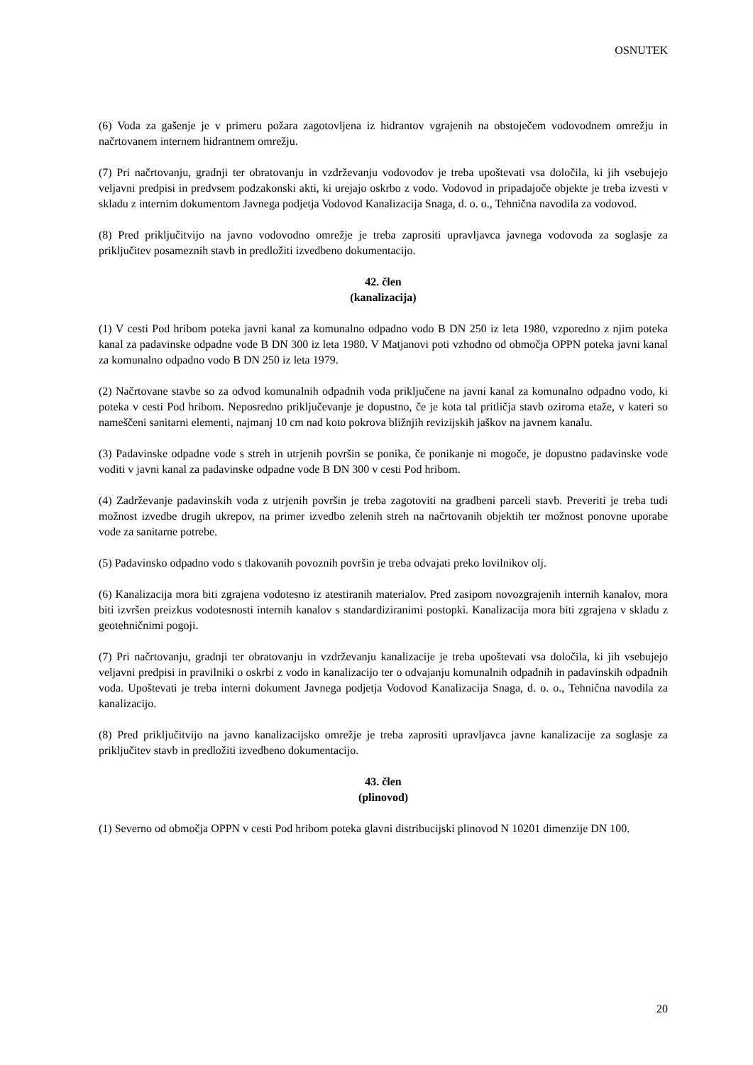OSNUTEK
(6) Voda za gašenje je v primeru požara zagotovljena iz hidrantov vgrajenih na obstoječem vodovodnem omrežju in načrtovanem internem hidrantnem omrežju.
(7) Pri načrtovanju, gradnji ter obratovanju in vzdrževanju vodovodov je treba upoštevati vsa določila, ki jih vsebujejo veljavni predpisi in predvsem podzakonski akti, ki urejajo oskrbo z vodo. Vodovod in pripadajoče objekte je treba izvesti v skladu z internim dokumentom Javnega podjetja Vodovod Kanalizacija Snaga, d. o. o., Tehnična navodila za vodovod.
(8) Pred priključitvijo na javno vodovodno omrežje je treba zaprositi upravljavca javnega vodovoda za soglasje za priključitev posameznih stavb in predložiti izvedbeno dokumentacijo.
42. člen
(kanalizacija)
(1) V cesti Pod hribom poteka javni kanal za komunalno odpadno vodo B DN 250 iz leta 1980, vzporedno z njim poteka kanal za padavinske odpadne vode B DN 300 iz leta 1980. V Matjanovi poti vzhodno od območja OPPN poteka javni kanal za komunalno odpadno vodo B DN 250 iz leta 1979.
(2) Načrtovane stavbe so za odvod komunalnih odpadnih voda priključene na javni kanal za komunalno odpadno vodo, ki poteka v cesti Pod hribom. Neposredno priključevanje je dopustno, če je kota tal pritličja stavb oziroma etaže, v kateri so nameščeni sanitarni elementi, najmanj 10 cm nad koto pokrova bližnjih revizijskih jaškov na javnem kanalu.
(3) Padavinske odpadne vode s streh in utrjenih površin se ponika, če ponikanje ni mogoče, je dopustno padavinske vode voditi v javni kanal za padavinske odpadne vode B DN 300 v cesti Pod hribom.
(4) Zadrževanje padavinskih voda z utrjenih površin je treba zagotoviti na gradbeni parceli stavb. Preveriti je treba tudi možnost izvedbe drugih ukrepov, na primer izvedbo zelenih streh na načrtovanih objektih ter možnost ponovne uporabe vode za sanitarne potrebe.
(5) Padavinsko odpadno vodo s tlakovanih povoznih površin je treba odvajati preko lovilnikov olj.
(6) Kanalizacija mora biti zgrajena vodotesno iz atestiranih materialov. Pred zasipom novozgrajenih internih kanalov, mora biti izvršen preizkus vodotesnosti internih kanalov s standardiziranimi postopki. Kanalizacija mora biti zgrajena v skladu z geotehničnimi pogoji.
(7) Pri načrtovanju, gradnji ter obratovanju in vzdrževanju kanalizacije je treba upoštevati vsa določila, ki jih vsebujejo veljavni predpisi in pravilniki o oskrbi z vodo in kanalizacijo ter o odvajanju komunalnih odpadnih in padavinskih odpadnih voda. Upoštevati je treba interni dokument Javnega podjetja Vodovod Kanalizacija Snaga, d. o. o., Tehnična navodila za kanalizacijo.
(8) Pred priključitvijo na javno kanalizacijsko omrežje je treba zaprositi upravljavca javne kanalizacije za soglasje za priključitev stavb in predložiti izvedbeno dokumentacijo.
43. člen
(plinovod)
(1) Severno od območja OPPN v cesti Pod hribom poteka glavni distribucijski plinovod N 10201 dimenzije DN 100.
20